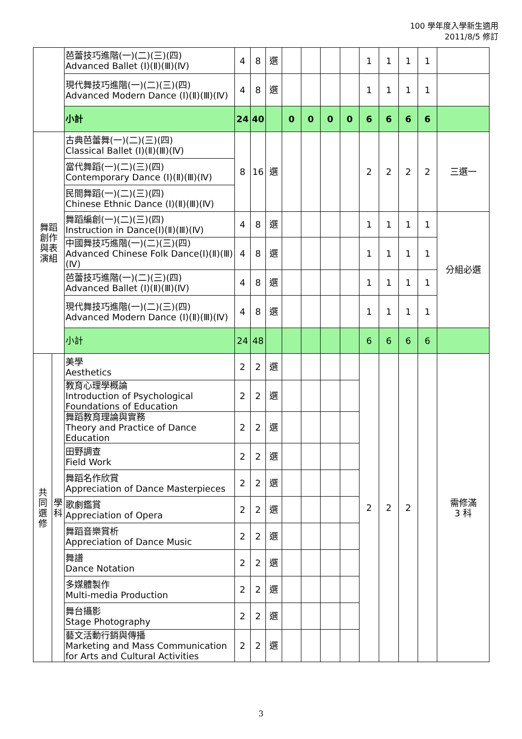100 學年度入學新生適用
2011/8/5 修訂
| | | 芭蕾技巧進階(一)(二)(三)(四) Advanced Ballet (Ⅰ)(Ⅱ)(Ⅲ)(Ⅳ) | 4 | 8 | 選 | | | | | 1 | 1 | 1 | 1 | |
| | | 現代舞技巧進階(一)(二)(三)(四) Advanced Modern Dance (Ⅰ)(Ⅱ)(Ⅲ)(Ⅳ) | 4 | 8 | 選 | | | | | 1 | 1 | 1 | 1 | |
| | | 小計 | 24 | 40 | | 0 | 0 | 0 | 0 | 6 | 6 | 6 | 6 | |
| 舞蹈 創作 與表 演組 | | 古典芭蕾舞(一)(二)(三)(四) Classical Ballet (Ⅰ)(Ⅱ)(Ⅲ)(Ⅳ) | 8 | 16 | 選 | | | | | 2 | 2 | 2 | 2 | 三選一 |
| | | 當代舞蹈(一)(二)(三)(四) Contemporary Dance (Ⅰ)(Ⅱ)(Ⅲ)(Ⅳ) | | | | | | | | | | | | |
| | | 民間舞蹈(一)(二)(三)(四) Chinese Ethnic Dance (Ⅰ)(Ⅱ)(Ⅲ)(Ⅳ) | | | | | | | | | | | | |
| | | 舞蹈編創(一)(二)(三)(四) Instruction in Dance(Ⅰ)(Ⅱ)(Ⅲ)(Ⅳ) | 4 | 8 | 選 | | | | | 1 | 1 | 1 | 1 | 分組必選 |
| | | 中國舞技巧進階(一)(二)(三)(四) Advanced Chinese Folk Dance(Ⅰ)(Ⅱ)(Ⅲ)(Ⅳ) | 4 | 8 | 選 | | | | | 1 | 1 | 1 | 1 | |
| | | 芭蕾技巧進階(一)(二)(三)(四) Advanced Ballet (Ⅰ)(Ⅱ)(Ⅲ)(Ⅳ) | 4 | 8 | 選 | | | | | 1 | 1 | 1 | 1 | |
| | | 現代舞技巧進階(一)(二)(三)(四) Advanced Modern Dance (Ⅰ)(Ⅱ)(Ⅲ)(Ⅳ) | 4 | 8 | 選 | | | | | 1 | 1 | 1 | 1 | |
| | | 小計 | 24 | 48 | | | | | | 6 | 6 | 6 | 6 | |
| 共 同 選 修 | 學 科 | 美學 Aesthetics | 2 | 2 | 選 | | | | | 2 | 2 | 2 | | 需修滿 3 科 |
| | | 教育心理學概論 Introduction of Psychological Foundations of Education | 2 | 2 | 選 | | | | | | | | | |
| | | 舞蹈教育理論與實務 Theory and Practice of Dance Education | 2 | 2 | 選 | | | | | | | | | |
| | | 田野調查 Field Work | 2 | 2 | 選 | | | | | | | | | |
| | | 舞蹈名作欣賞 Appreciation of Dance Masterpieces | 2 | 2 | 選 | | | | | | | | | |
| | | 歌劇鑑賞 Appreciation of Opera | 2 | 2 | 選 | | | | | | | | | |
| | | 舞蹈音樂賞析 Appreciation of Dance Music | 2 | 2 | 選 | | | | | | | | | |
| | | 舞譜 Dance Notation | 2 | 2 | 選 | | | | | | | | | |
| | | 多媒體製作 Multi-media Production | 2 | 2 | 選 | | | | | | | | | |
| | | 舞台攝影 Stage Photography | 2 | 2 | 選 | | | | | | | | | |
| | | 藝文活動行銷與傳播 Marketing and Mass Communication for Arts and Cultural Activities | 2 | 2 | 選 | | | | | | | | | |
3